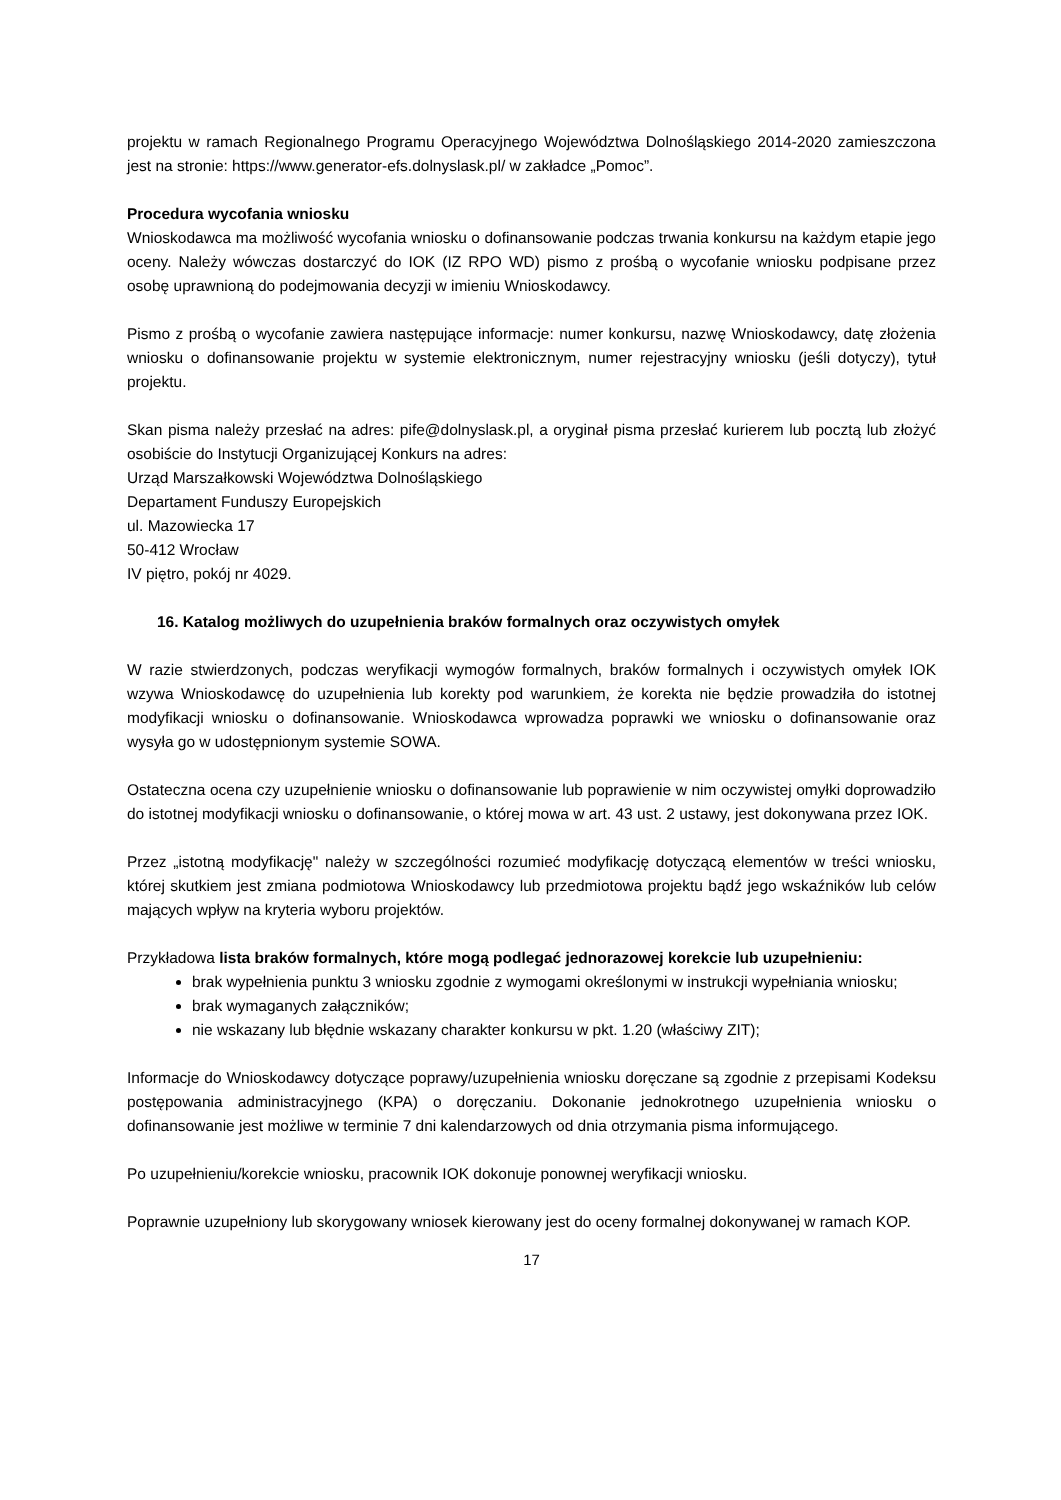projektu w ramach Regionalnego Programu Operacyjnego Województwa Dolnośląskiego 2014-2020 zamieszczona jest na stronie: https://www.generator-efs.dolnyslask.pl/ w zakładce „Pomoc”.
Procedura wycofania wniosku
Wnioskodawca ma możliwość wycofania wniosku o dofinansowanie podczas trwania konkursu na każdym etapie jego oceny. Należy wówczas dostarczyć do IOK (IZ RPO WD) pismo z prośbą o wycofanie wniosku podpisane przez osobę uprawnioną do podejmowania decyzji w imieniu Wnioskodawcy.
Pismo z prośbą o wycofanie zawiera następujące informacje: numer konkursu, nazwę Wnioskodawcy, datę złożenia wniosku o dofinansowanie projektu w systemie elektronicznym, numer rejestracyjny wniosku (jeśli dotyczy), tytuł projektu.
Skan pisma należy przesłać na adres: pife@dolnyslask.pl, a oryginał pisma przesłać kurierem lub pocztą lub złożyć osobiście do Instytucji Organizującej Konkurs na adres:
Urząd Marszałkowski Województwa Dolnośląskiego
Departament Funduszy Europejskich
ul. Mazowiecka 17
50-412 Wrocław
IV piętro, pokój nr 4029.
16. Katalog możliwych do uzupełnienia braków formalnych oraz oczywistych omyłek
W razie stwierdzonych, podczas weryfikacji wymogów formalnych, braków formalnych i oczywistych omyłek IOK wzywa Wnioskodawcę do uzupełnienia lub korekty pod warunkiem, że korekta nie będzie prowadziła do istotnej modyfikacji wniosku o dofinansowanie. Wnioskodawca wprowadza poprawki we wniosku o dofinansowanie oraz wysyła go w udostępnionym systemie SOWA.
Ostateczna ocena czy uzupełnienie wniosku o dofinansowanie lub poprawienie w nim oczywistej omyłki doprowadziło do istotnej modyfikacji wniosku o dofinansowanie, o której mowa w art. 43 ust. 2 ustawy, jest dokonywana przez IOK.
Przez „istotną modyfikację" należy w szczególności rozumieć modyfikację dotyczącą elementów w treści wniosku, której skutkiem jest zmiana podmiotowa Wnioskodawcy lub przedmiotowa projektu bądź jego wskaźników lub celów mających wpływ na kryteria wyboru projektów.
Przykładowa lista braków formalnych, które mogą podlegać jednorazowej korekcie lub uzupełnieniu:
brak wypełnienia punktu 3 wniosku zgodnie z wymogami określonymi w instrukcji wypełniania wniosku;
brak wymaganych załączników;
nie wskazany lub błędnie wskazany charakter konkursu w pkt. 1.20 (właściwy ZIT);
Informacje do Wnioskodawcy dotyczące poprawy/uzupełnienia wniosku doręczane są zgodnie z przepisami Kodeksu postępowania administracyjnego (KPA) o doręczaniu. Dokonanie jednokrotnego uzupełnienia wniosku o dofinansowanie jest możliwe w terminie 7 dni kalendarzowych od dnia otrzymania pisma informującego.
Po uzupełnieniu/korekcie wniosku, pracownik IOK dokonuje ponownej weryfikacji wniosku.
Poprawnie uzupełniony lub skorygowany wniosek kierowany jest do oceny formalnej dokonywanej w ramach KOP.
17